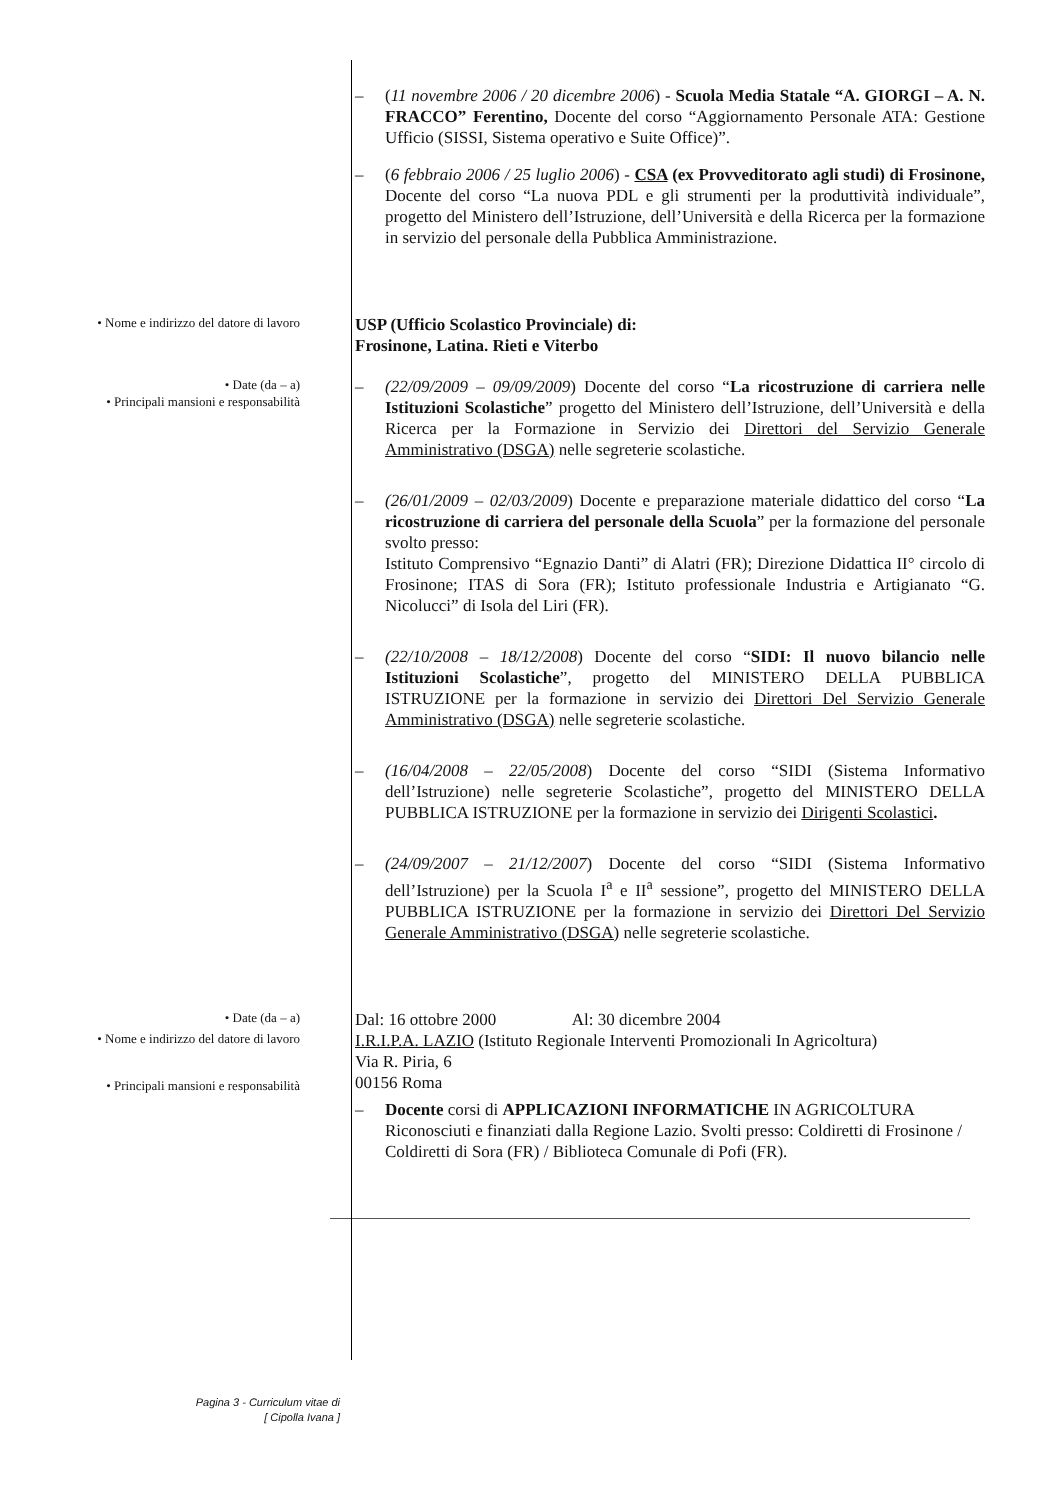– (11 novembre 2006 / 20 dicembre 2006) - Scuola Media Statale “A. GIORGI – A. N. FRACCO” Ferentino, Docente del corso “Aggiornamento Personale ATA: Gestione Ufficio (SISSI, Sistema operativo e Suite Office)”.
– (6 febbraio 2006 / 25 luglio 2006) - CSA (ex Provveditorato agli studi) di Frosinone, Docente del corso “La nuova PDL e gli strumenti per la produttività individuale”, progetto del Ministero dell’Istruzione, dell’Università e della Ricerca per la formazione in servizio del personale della Pubblica Amministrazione.
• Nome e indirizzo del datore di lavoro
USP (Ufficio Scolastico Provinciale) di:
Frosinone, Latina. Rieti e Viterbo
• Date (da – a)
• Principali mansioni e responsabilità
– (22/09/2009 – 09/09/2009) Docente del corso “La ricostruzione di carriera nelle Istituzioni Scolastiche” progetto del Ministero dell’Istruzione, dell’Università e della Ricerca per la Formazione in Servizio dei Direttori del Servizio Generale Amministrativo (DSGA) nelle segreterie scolastiche.
– (26/01/2009 – 02/03/2009) Docente e preparazione materiale didattico del corso “La ricostruzione di carriera del personale della Scuola” per la formazione del personale svolto presso:
Istituto Comprensivo “Egnazio Danti” di Alatri (FR); Direzione Didattica II° circolo di Frosinone; ITAS di Sora (FR); Istituto professionale Industria e Artigianato “G. Nicolucci” di Isola del Liri (FR).
– (22/10/2008 – 18/12/2008) Docente del corso “SIDI: Il nuovo bilancio nelle Istituzioni Scolastiche”, progetto del MINISTERO DELLA PUBBLICA ISTRUZIONE per la formazione in servizio dei Direttori Del Servizio Generale Amministrativo (DSGA) nelle segreterie scolastiche.
– (16/04/2008 – 22/05/2008) Docente del corso “SIDI (Sistema Informativo dell’Istruzione) nelle segreterie Scolastiche”, progetto del MINISTERO DELLA PUBBLICA ISTRUZIONE per la formazione in servizio dei Dirigenti Scolastici.
– (24/09/2007 – 21/12/2007) Docente del corso “SIDI (Sistema Informativo dell’Istruzione) per la Scuola I<sup>a</sup> e II<sup>a</sup> sessione”, progetto del MINISTERO DELLA PUBBLICA ISTRUZIONE per la formazione in servizio dei Direttori Del Servizio Generale Amministrativo (DSGA) nelle segreterie scolastiche.
• Date (da – a)
• Nome e indirizzo del datore di lavoro
• Principali mansioni e responsabilità
Dal: 16 ottobre 2000 Al: 30 dicembre 2004
I.R.I.P.A. LAZIO (Istituto Regionale Interventi Promozionali In Agricoltura)
Via R. Piria, 6
00156 Roma
– Docente corsi di APPLICAZIONI INFORMATICHE IN AGRICOLTURA Riconosciuti e finanziati dalla Regione Lazio. Svolti presso: Coldiretti di Frosinone / Coldiretti di Sora (FR) / Biblioteca Comunale di Pofi (FR).
Pagina 3 - Curriculum vitae di
[ Cipolla Ivana ]